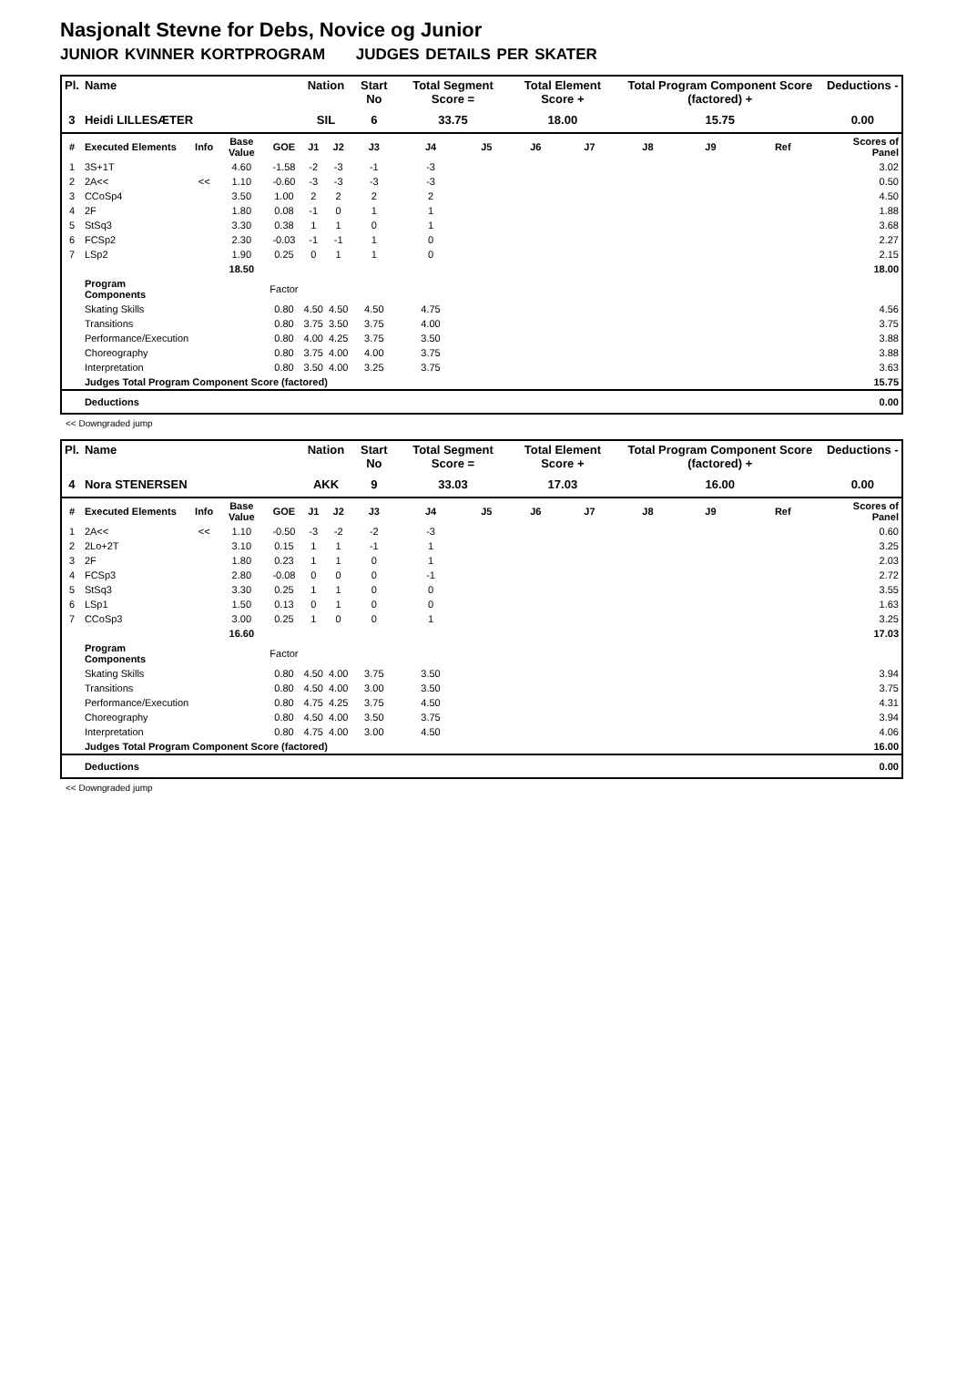Nasjonalt Stevne for Debs, Novice og Junior
JUNIOR KVINNER KORTPROGRAM JUDGES DETAILS PER SKATER
| Pl. | Name | | | | Nation | | Start No | Total Segment Score = | | Total Element Score + | | Total Program Component Score (factored) + | | | Deductions - |
| --- | --- | --- | --- | --- | --- | --- | --- | --- | --- | --- | --- | --- | --- | --- | --- |
| 3 | Heidi LILLESÆTER | | | | SIL | | 6 | 33.75 | | 18.00 | | 15.75 | | | 0.00 |
| # | Executed Elements | Info | Base Value | GOE | J1 | J2 | J3 | J4 | J5 | J6 | J7 | J8 | J9 | Ref | Scores of Panel |
| 1 | 3S+1T | | 4.60 | -1.58 | -2 | -3 | -1 | -3 | | | | | | | 3.02 |
| 2 | 2A<< | << | 1.10 | -0.60 | -3 | -3 | -3 | -3 | | | | | | | 0.50 |
| 3 | CCoSp4 | | 3.50 | 1.00 | 2 | 2 | 2 | 2 | | | | | | | 4.50 |
| 4 | 2F | | 1.80 | 0.08 | -1 | 0 | 1 | 1 | | | | | | | 1.88 |
| 5 | StSq3 | | 3.30 | 0.38 | 1 | 1 | 0 | 1 | | | | | | | 3.68 |
| 6 | FCSp2 | | 2.30 | -0.03 | -1 | -1 | 1 | 0 | | | | | | | 2.27 |
| 7 | LSp2 | | 1.90 | 0.25 | 0 | 1 | 1 | 0 | | | | | | | 2.15 |
| | | | 18.50 | | | | | | | | | | | | 18.00 |
| | Program Components | | | Factor | | | | | | | | | | | |
| | Skating Skills | | | 0.80 | 4.50 | 4.50 | 4.50 | 4.75 | | | | | | | 4.56 |
| | Transitions | | | 0.80 | 3.75 | 3.50 | 3.75 | 4.00 | | | | | | | 3.75 |
| | Performance/Execution | | | 0.80 | 4.00 | 4.25 | 3.75 | 3.50 | | | | | | | 3.88 |
| | Choreography | | | 0.80 | 3.75 | 4.00 | 4.00 | 3.75 | | | | | | | 3.88 |
| | Interpretation | | | 0.80 | 3.50 | 4.00 | 3.25 | 3.75 | | | | | | | 3.63 |
| | Judges Total Program Component Score (factored) | | | | | | | | | | | | | | 15.75 |
| | Deductions | | | | | | | | | | | | | | 0.00 |
<< Downgraded jump
| Pl. | Name | | | | Nation | | Start No | Total Segment Score = | | Total Element Score + | | Total Program Component Score (factored) + | | | Deductions - |
| --- | --- | --- | --- | --- | --- | --- | --- | --- | --- | --- | --- | --- | --- | --- | --- |
| 4 | Nora STENERSEN | | | | AKK | | 9 | 33.03 | | 17.03 | | 16.00 | | | 0.00 |
| # | Executed Elements | Info | Base Value | GOE | J1 | J2 | J3 | J4 | J5 | J6 | J7 | J8 | J9 | Ref | Scores of Panel |
| 1 | 2A<< | << | 1.10 | -0.50 | -3 | -2 | -2 | -3 | | | | | | | 0.60 |
| 2 | 2Lo+2T | | 3.10 | 0.15 | 1 | 1 | -1 | 1 | | | | | | | 3.25 |
| 3 | 2F | | 1.80 | 0.23 | 1 | 1 | 0 | 1 | | | | | | | 2.03 |
| 4 | FCSp3 | | 2.80 | -0.08 | 0 | 0 | 0 | -1 | | | | | | | 2.72 |
| 5 | StSq3 | | 3.30 | 0.25 | 1 | 1 | 0 | 0 | | | | | | | 3.55 |
| 6 | LSp1 | | 1.50 | 0.13 | 0 | 1 | 0 | 0 | | | | | | | 1.63 |
| 7 | CCoSp3 | | 3.00 | 0.25 | 1 | 0 | 0 | 1 | | | | | | | 3.25 |
| | | | 16.60 | | | | | | | | | | | | 17.03 |
| | Program Components | | | Factor | | | | | | | | | | | |
| | Skating Skills | | | 0.80 | 4.50 | 4.00 | 3.75 | 3.50 | | | | | | | 3.94 |
| | Transitions | | | 0.80 | 4.50 | 4.00 | 3.00 | 3.50 | | | | | | | 3.75 |
| | Performance/Execution | | | 0.80 | 4.75 | 4.25 | 3.75 | 4.50 | | | | | | | 4.31 |
| | Choreography | | | 0.80 | 4.50 | 4.00 | 3.50 | 3.75 | | | | | | | 3.94 |
| | Interpretation | | | 0.80 | 4.75 | 4.00 | 3.00 | 4.50 | | | | | | | 4.06 |
| | Judges Total Program Component Score (factored) | | | | | | | | | | | | | | 16.00 |
| | Deductions | | | | | | | | | | | | | | 0.00 |
<< Downgraded jump